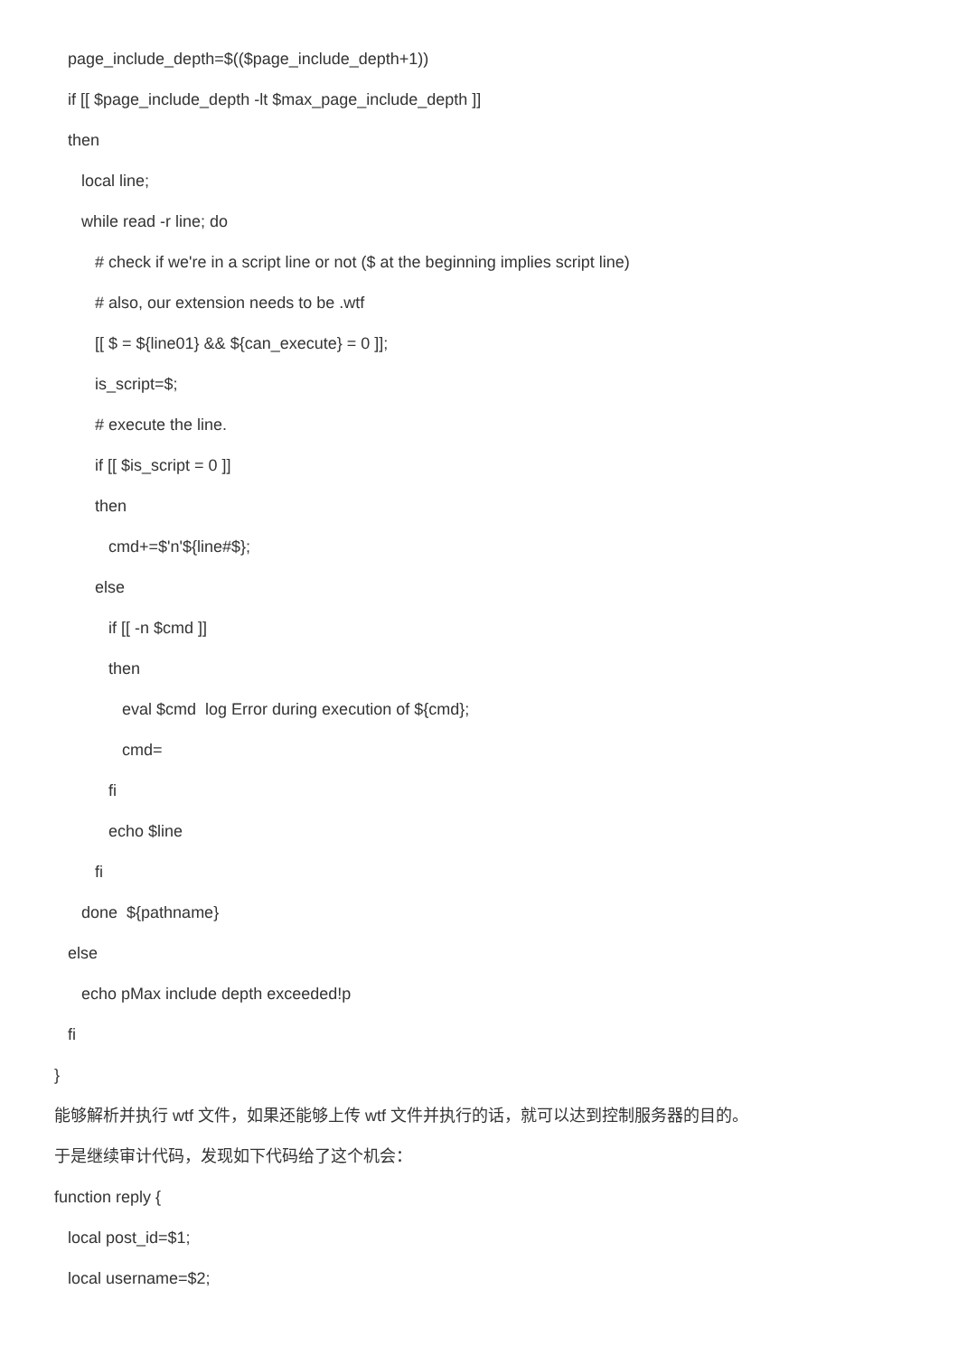page_include_depth=$(($page_include_depth+1))
if [[ $page_include_depth -lt $max_page_include_depth ]]
then
local line;
while read -r line; do
# check if we're in a script line or not ($ at the beginning implies script line)
# also, our extension needs to be .wtf
[[ $ = ${line01} && ${can_execute} = 0 ]];
is_script=$;
# execute the line.
if [[ $is_script = 0 ]]
then
cmd+=$'n'${line#$};
else
if [[ -n $cmd ]]
then
eval $cmd log Error during execution of ${cmd};
cmd=
fi
echo $line
fi
done ${pathname}
else
echo pMax include depth exceeded!p
fi
}
能够解析并执行 wtf 文件，如果还能够上传 wtf 文件并执行的话，就可以达到控制服务器的目的。
于是继续审计代码，发现如下代码给了这个机会：
function reply {
local post_id=$1;
local username=$2;